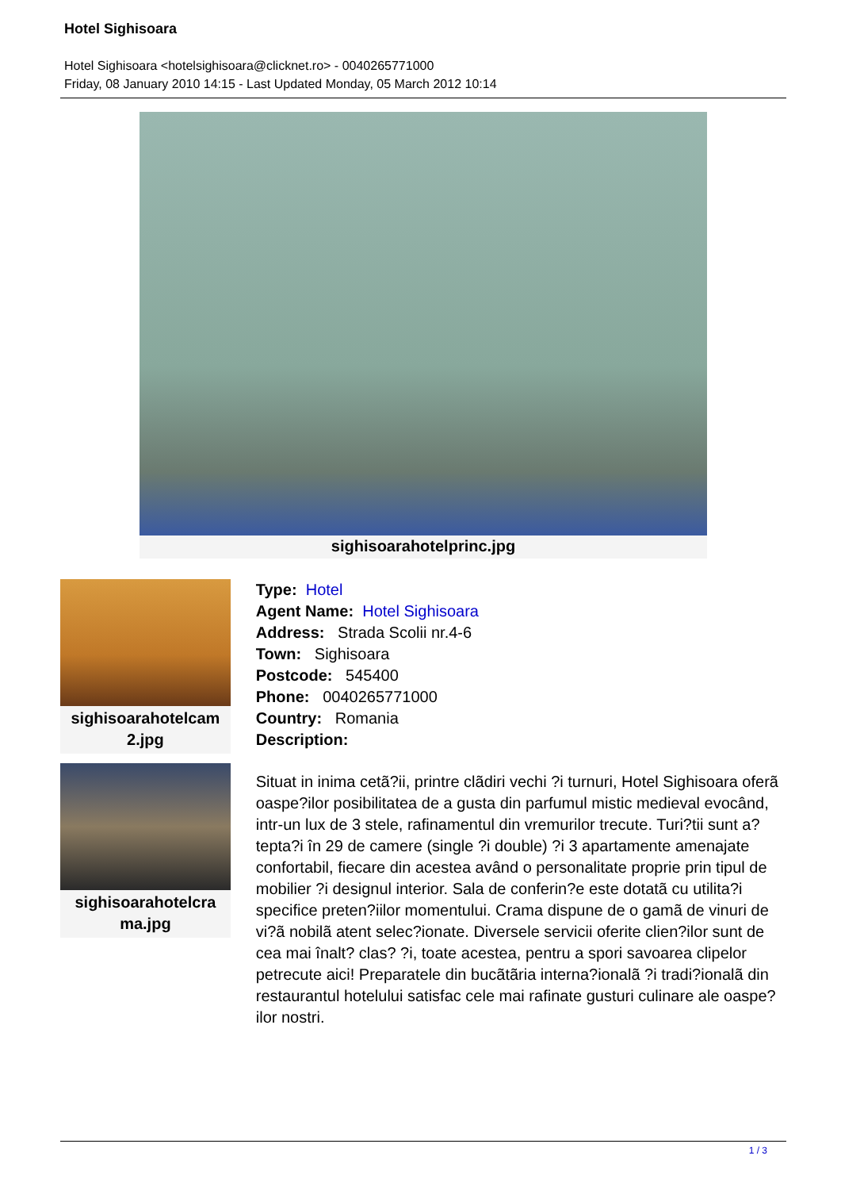Hotel Sighisoara
Hotel Sighisoara <hotelsighisoara@clicknet.ro> - 0040265771000
Friday, 08 January 2010 14:15 - Last Updated Monday, 05 March 2012 10:14
sighisoarahotelprinc.jpg
sighisoarahotelcam
2.jpg
sighisoarahotelcra
ma.jpg
Type: Hotel
Agent Name: Hotel Sighisoara
Address: Strada Scolii nr.4-6
Town: Sighisoara
Postcode: 545400
Phone: 0040265771000
Country: Romania
Description:
Situat in inima cetã?ii, printre clãdiri vechi ?i turnuri, Hotel Sighisoara oferã oaspe?ilor posibilitatea de a gusta din parfumul mistic medieval evocând, intr-un lux de 3 stele, rafinamentul din vremurilor trecute. Turi?tii sunt a?tepta?i în 29 de camere (single ?i double) ?i 3 apartamente amenajate confortabil, fiecare din acestea având o personalitate proprie prin tipul de mobilier ?i designul interior. Sala de conferin?e este dotatã cu utilita?i specifice preten?iilor momentului. Crama dispune de o gamã de vinuri de vi?ã nobilã atent selec?ionate. Diversele servicii oferite clien?ilor sunt de cea mai înalt? clas? ?i, toate acestea, pentru a spori savoarea clipelor petrecute aici! Preparatele din bucãtãria interna?ionalã ?i tradi?ionalã din restaurantul hotelului satisfac cele mai rafinate gusturi culinare ale oaspe?ilor nostri.
1 / 3